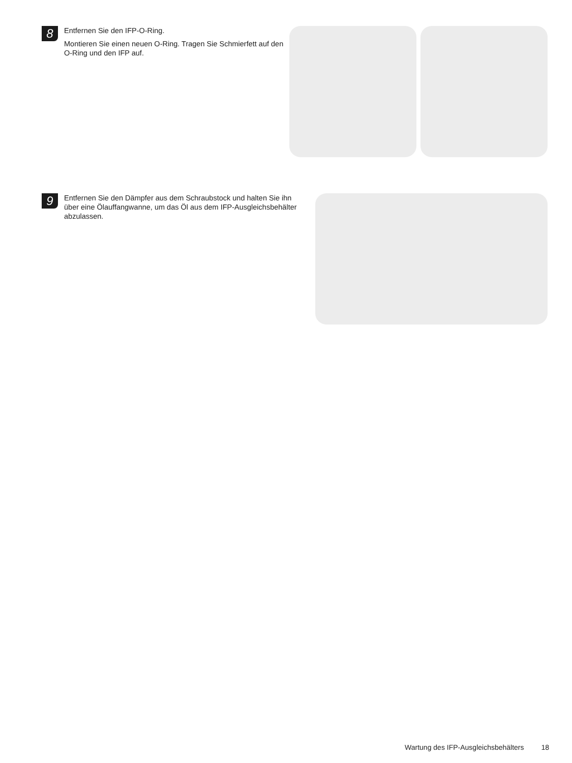8
Entfernen Sie den IFP-O-Ring.
Montieren Sie einen neuen O-Ring. Tragen Sie Schmierfett auf den O-Ring und den IFP auf.
9
Entfernen Sie den Dämpfer aus dem Schraubstock und halten Sie ihn über eine Ölauffangwanne, um das Öl aus dem IFP-Ausgleichsbehälter abzulassen.
Wartung des IFP-Ausgleichsbehälters 18